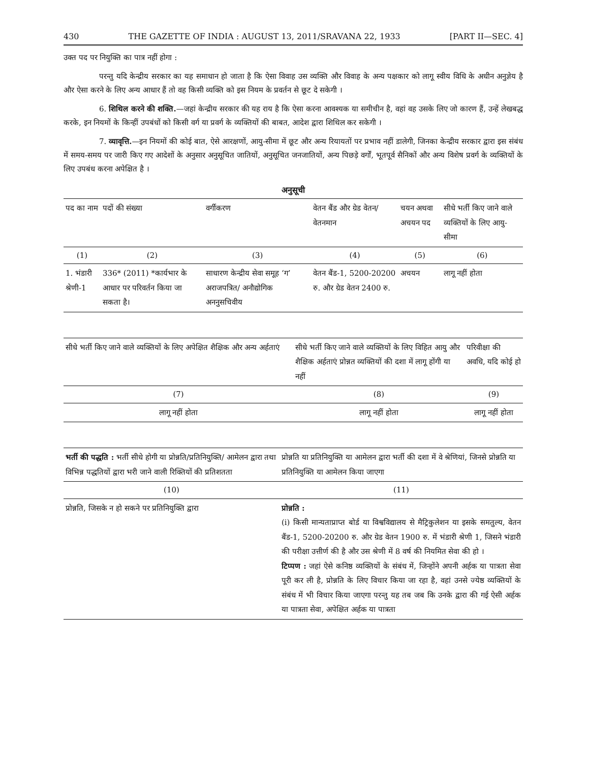430 THE GAZETTE OF INDIA : AUGUST 13, 2011/SRAVANA 22, 1933 [PART II—SEC. 4]
उक्त पद पर नियुक्ति का पात्र नहीं होगा :
परन्तु यदि केन्द्रीय सरकार का यह समाधान हो जाता है कि ऐसा विवाह उस व्यक्ति और विवाह के अन्य पक्षकार को लागू स्वीय विधि के अधीन अनुज्ञेय है और ऐसा करने के लिए अन्य आधार हैं तो वह किसी व्यक्ति को इस नियम के प्रवर्तन से छूट दे सकेगी ।
6. शिथिल करने की शक्ति.—जहां केन्द्रीय सरकार की यह राय है कि ऐसा करना आवश्यक या समीचीन है, वहां वह उसके लिए जो कारण हैं, उन्हें लेखबद्ध करके, इन नियमों के किन्हीं उपबंधों को किसी वर्ग या प्रवर्ग के व्यक्तियों की बाबत, आदेश द्वारा शिथिल कर सकेगी ।
7. व्यावृत्ति.—इन नियमों की कोई बात, ऐसे आरक्षणों, आयु-सीमा में छूट और अन्य रियायतों पर प्रभाव नहीं डालेगी, जिनका केन्द्रीय सरकार द्वारा इस संबंध में समय-समय पर जारी किए गए आदेशों के अनुसार अनुसूचित जातियों, अनुसूचित जनजातियों, अन्य पिछड़े वर्गों, भूतपूर्व सैनिकों और अन्य विशेष प्रवर्ग के व्यक्तियों के लिए उपबंध करना अपेक्षित है ।
अनुसूची
| पद का नाम | पदों की संख्या | वर्गीकरण | वेतन बैंड और ग्रेड वेतन/ वेतनमान | चयन अथवा अचयन पद | सीधे भर्ती किए जाने वाले व्यक्तियों के लिए आयु-सीमा |
| --- | --- | --- | --- | --- | --- |
| (1) | (2) | (3) | (4) | (5) | (6) |
| 1. भंडारी श्रेणी-1 | 336* (2011) *कार्यभार के आधार पर परिवर्तन किया जा सकता है। | साधारण केन्द्रीय सेवा समूह ‘ग’ अराजपत्रित/ अनौद्योगिक अननुसचिवीय | वेतन बैंड-1, 5200-20200 रु. और ग्रेड वेतन 2400 रु. | अचयन | लागू नहीं होता |
| सीधे भर्ती किए जाने वाले व्यक्तियों के लिए अपेक्षित शैक्षिक और अन्य अर्हताएं | सीधे भर्ती किए जाने वाले व्यक्तियों के लिए विहित आयु और शैक्षिक अर्हताएं प्रोन्नत व्यक्तियों की दशा में लागू होंगी या नहीं | परिवीक्षा की अवधि, यदि कोई हो |
| --- | --- | --- |
| (7) | (8) | (9) |
| लागू नहीं होता | लागू नहीं होता | लागू नहीं होता |
| भर्ती की पद्धति : भर्ती सीधे होगी या प्रोन्नति/प्रतिनियुक्ति/ आमेलन द्वारा तथा विभिन्न पद्धतियों द्वारा भरी जाने वाली रिक्तियों की प्रतिशतता | प्रोन्नति या प्रतिनियुक्ति या आमेलन द्वारा भर्ती की दशा में वे श्रेणियां, जिनसे प्रोन्नति या प्रतिनियुक्ति या आमेलन किया जाएगा |
| --- | --- |
| (10) | (11) |
| प्रोन्नति, जिसके न हो सकने पर प्रतिनियुक्ति द्वारा | प्रोन्नति : (i) किसी मान्यताप्राप्त बोर्ड या विश्वविद्यालय से मैट्रिकुलेशन या इसके समतुल्य, वेतन बैंड-1, 5200-20200 रु. और ग्रेड वेतन 1900 रु. में भंडारी श्रेणी 1, जिसने भंडारी की परीक्षा उत्तीर्ण की है और उस श्रेणी में 8 वर्ष की नियमित सेवा की हो । टिप्पण : जहां ऐसे कनिष्ठ व्यक्तियों के संबंध में, जिन्होंने अपनी अर्हक या पात्रता सेवा पूरी कर ली है, प्रोन्नति के लिए विचार किया जा रहा है, वहां उनसे ज्येष्ठ व्यक्तियों के संबंध में भी विचार किया जाएगा परन्तु यह तब जब कि उनके द्वारा की गई ऐसी अर्हक या पात्रता सेवा, अपेक्षित अर्हक या पात्रता |